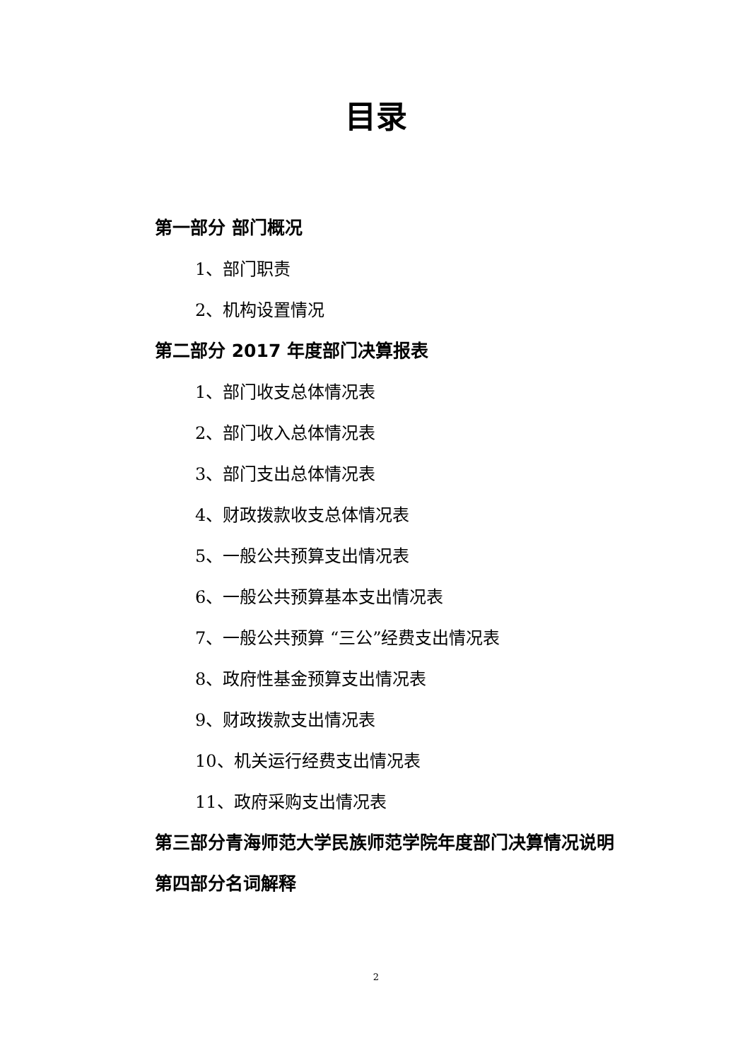目录
第一部分 部门概况
1、部门职责
2、机构设置情况
第二部分 2017 年度部门决算报表
1、部门收支总体情况表
2、部门收入总体情况表
3、部门支出总体情况表
4、财政拨款收支总体情况表
5、一般公共预算支出情况表
6、一般公共预算基本支出情况表
7、一般公共预算 “三公”经费支出情况表
8、政府性基金预算支出情况表
9、财政拨款支出情况表
10、机关运行经费支出情况表
11、政府采购支出情况表
第三部分青海师范大学民族师范学院年度部门决算情况说明
第四部分名词解释
2